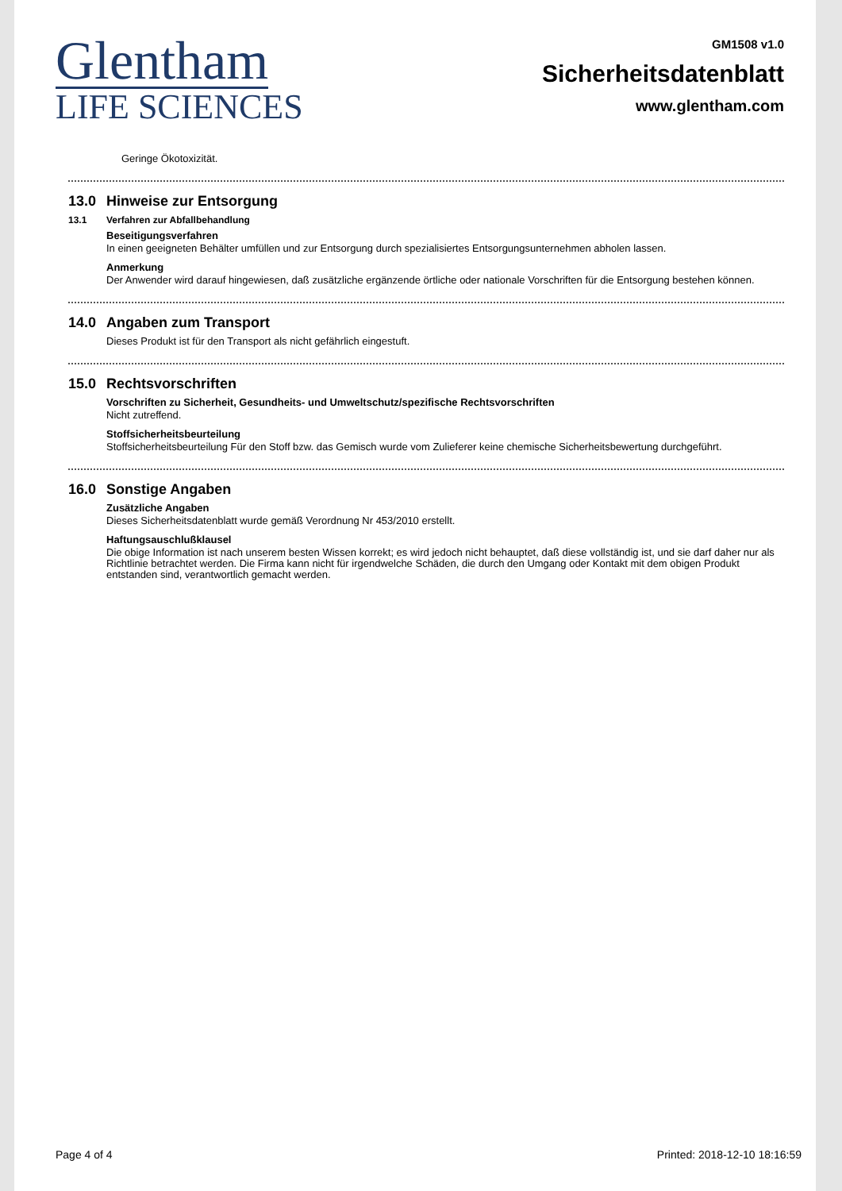Glentham
LIFE SCIENCES
GM1508 v1.0
Sicherheitsdatenblatt
www.glentham.com
Geringe Ökotoxizität.
13.0 Hinweise zur Entsorgung
13.1 Verfahren zur Abfallbehandlung
Beseitigungsverfahren
In einen geeigneten Behälter umfüllen und zur Entsorgung durch spezialisiertes Entsorgungsunternehmen abholen lassen.
Anmerkung
Der Anwender wird darauf hingewiesen, daß zusätzliche ergänzende örtliche oder nationale Vorschriften für die Entsorgung bestehen können.
14.0 Angaben zum Transport
Dieses Produkt ist für den Transport als nicht gefährlich eingestuft.
15.0 Rechtsvorschriften
Vorschriften zu Sicherheit, Gesundheits- und Umweltschutz/spezifische Rechtsvorschriften
Nicht zutreffend.
Stoffsicherheitsbeurteilung
Stoffsicherheitsbeurteilung Für den Stoff bzw. das Gemisch wurde vom Zulieferer keine chemische Sicherheitsbewertung durchgeführt.
16.0 Sonstige Angaben
Zusätzliche Angaben
Dieses Sicherheitsdatenblatt wurde gemäß Verordnung Nr 453/2010 erstellt.
Haftungsauschlußklausel
Die obige Information ist nach unserem besten Wissen korrekt; es wird jedoch nicht behauptet, daß diese vollständig ist, und sie darf daher nur als Richtlinie betrachtet werden. Die Firma kann nicht für irgendwelche Schäden, die durch den Umgang oder Kontakt mit dem obigen Produkt entstanden sind, verantwortlich gemacht werden.
Page 4 of 4 Printed: 2018-12-10 18:16:59